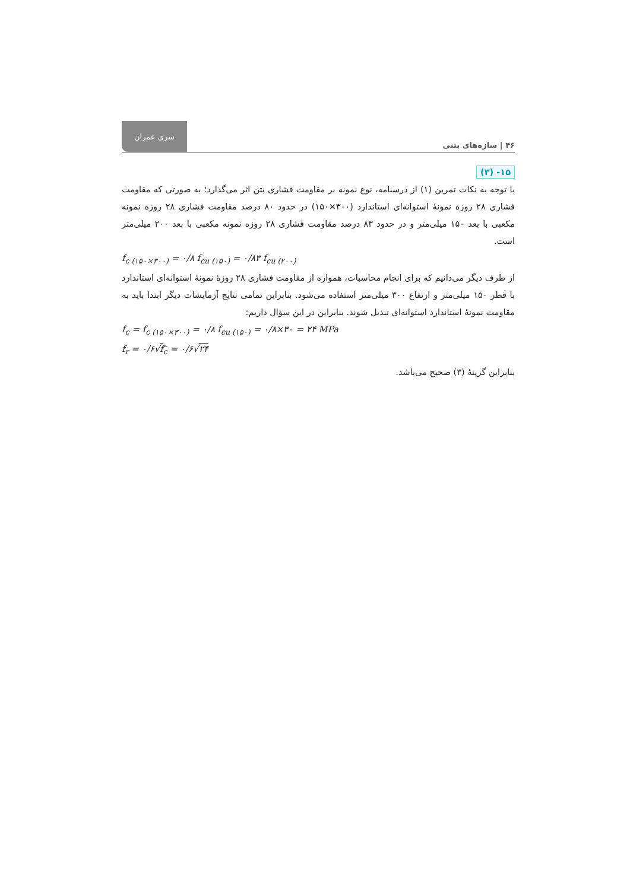سری عمران
۴۶ | سازه‌های بتنی
۱۵- (۳)
با توجه به نکات تمرین (۱) از درسنامه، نوع نمونه بر مقاومت فشاری بتن اثر می‌گذارد؛ به صورتی که مقاومت فشاری ۲۸ روزه نمونهٔ استوانه‌ای استاندارد (۳۰۰×۱۵۰) در حدود ۸۰ درصد مقاومت فشاری ۲۸ روزه نمونه مکعبی با بعد ۱۵۰ میلی‌متر و در حدود ۸۳ درصد مقاومت فشاری ۲۸ روزه نمونه مکعبی با بعد ۲۰۰ میلی‌متر است.
f<sub>c (۱۵۰×۳۰۰)</sub> = ۰/۸ f<sub>cu (۱۵۰)</sub> = ۰/۸۳ f<sub>cu (۲۰۰)</sub>
از طرف دیگر می‌دانیم که برای انجام محاسبات، همواره از مقاومت فشاری ۲۸ روزهٔ نمونهٔ استوانه‌ای استاندارد با قطر ۱۵۰ میلی‌متر و ارتفاع ۳۰۰ میلی‌متر استفاده می‌شود. بنابراین تمامی نتایج آزمایشات دیگر ابتدا باید به مقاومت نمونهٔ استاندارد استوانه‌ای تبدیل شوند. بنابراین در این سؤال داریم:
f<sub>c</sub> = f<sub>c (۱۵۰×۳۰۰)</sub> = ۰/۸ f<sub>cu (۱۵۰)</sub> = ۰/۸×۳۰ = ۲۴ MPa
f<sub>r</sub> = ۰/۶√f<sub>c</sub> = ۰/۶√۲۴
بنابراین گزینهٔ (۳) صحیح می‌باشد.